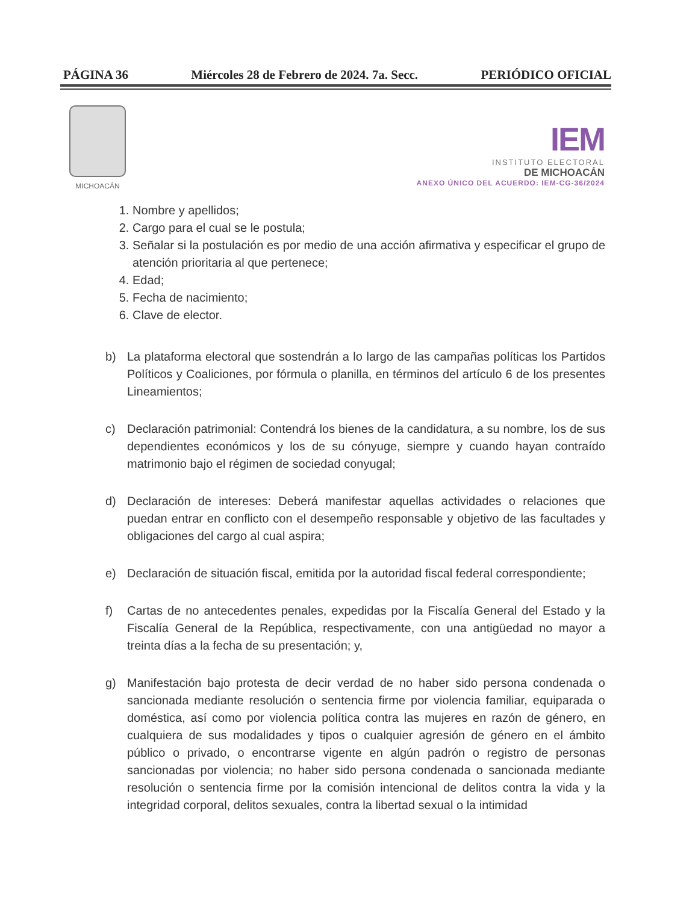PÁGINA 36 Miércoles 28 de Febrero de 2024. 7a. Secc. PERIÓDICO OFICIAL
MICHOACÁN
IEM
INSTITUTO ELECTORAL
DE MICHOACÁN
ANEXO ÚNICO DEL ACUERDO: IEM-CG-36/2024
1. Nombre y apellidos;
2. Cargo para el cual se le postula;
3. Señalar si la postulación es por medio de una acción afirmativa y especificar el grupo de atención prioritaria al que pertenece;
4. Edad;
5. Fecha de nacimiento;
6. Clave de elector.
b) La plataforma electoral que sostendrán a lo largo de las campañas políticas los Partidos Políticos y Coaliciones, por fórmula o planilla, en términos del artículo 6 de los presentes Lineamientos;
c) Declaración patrimonial: Contendrá los bienes de la candidatura, a su nombre, los de sus dependientes económicos y los de su cónyuge, siempre y cuando hayan contraído matrimonio bajo el régimen de sociedad conyugal;
d) Declaración de intereses: Deberá manifestar aquellas actividades o relaciones que puedan entrar en conflicto con el desempeño responsable y objetivo de las facultades y obligaciones del cargo al cual aspira;
e) Declaración de situación fiscal, emitida por la autoridad fiscal federal correspondiente;
f) Cartas de no antecedentes penales, expedidas por la Fiscalía General del Estado y la Fiscalía General de la República, respectivamente, con una antigüedad no mayor a treinta días a la fecha de su presentación; y,
g) Manifestación bajo protesta de decir verdad de no haber sido persona condenada o sancionada mediante resolución o sentencia firme por violencia familiar, equiparada o doméstica, así como por violencia política contra las mujeres en razón de género, en cualquiera de sus modalidades y tipos o cualquier agresión de género en el ámbito público o privado, o encontrarse vigente en algún padrón o registro de personas sancionadas por violencia; no haber sido persona condenada o sancionada mediante resolución o sentencia firme por la comisión intencional de delitos contra la vida y la integridad corporal, delitos sexuales, contra la libertad sexual o la intimidad